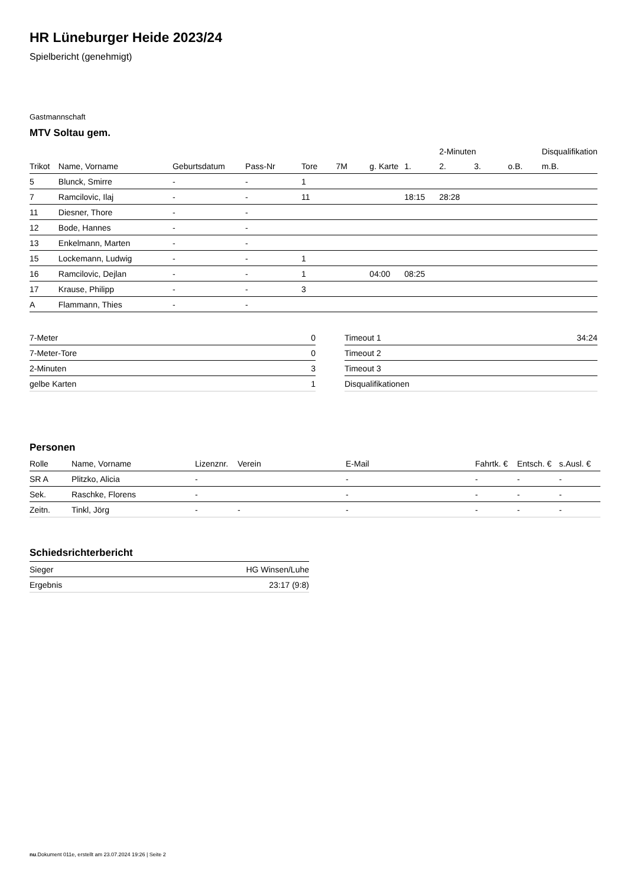HR Lüneburger Heide 2023/24
Spielbericht (genehmigt)
Gastmannschaft
MTV Soltau gem.
| | | | | | | | | 2-Minuten | | | Disqualifikation |
| --- | --- | --- | --- | --- | --- | --- | --- | --- | --- | --- | --- |
| Trikot | Name, Vorname | Geburtsdatum | Pass-Nr | Tore | 7M | g. Karte | 1. | 2. | 3. | o.B. | m.B. |
| 5 | Blunck, Smirre | - | - | 1 | | | | | | | |
| 7 | Ramcilovic, Ilaj | - | - | 11 | | | 18:15 | 28:28 | | | |
| 11 | Diesner, Thore | - | - | | | | | | | | |
| 12 | Bode, Hannes | - | - | | | | | | | | |
| 13 | Enkelmann, Marten | - | - | | | | | | | | |
| 15 | Lockemann, Ludwig | - | - | 1 | | | | | | | |
| 16 | Ramcilovic, Dejlan | - | - | 1 | | 04:00 | 08:25 | | | | |
| 17 | Krause, Philipp | - | - | 3 | | | | | | | |
| A | Flammann, Thies | - | - | | | | | | | | |
| 7-Meter | 0 |
| 7-Meter-Tore | 0 |
| 2-Minuten | 3 |
| gelbe Karten | 1 |
| Timeout 1 | 34:24 |
| Timeout 2 | |
| Timeout 3 | |
| Disqualifikationen | |
Personen
| Rolle | Name, Vorname | Lizenznr. | Verein | E-Mail | Fahrtk. € | Entsch. € | s.Ausl. € |
| --- | --- | --- | --- | --- | --- | --- | --- |
| SR A | Plitzko, Alicia | - | | - | - | - | - |
| Sek. | Raschke, Florens | - | | - | - | - | - |
| Zeitn. | Tinkl, Jörg | - | - | - | - | - | - |
Schiedsrichterbericht
| Sieger | HG Winsen/Luhe |
| Ergebnis | 23:17 (9:8) |
nu.Dokument 011e, erstellt am 23.07.2024 19:26 | Seite 2